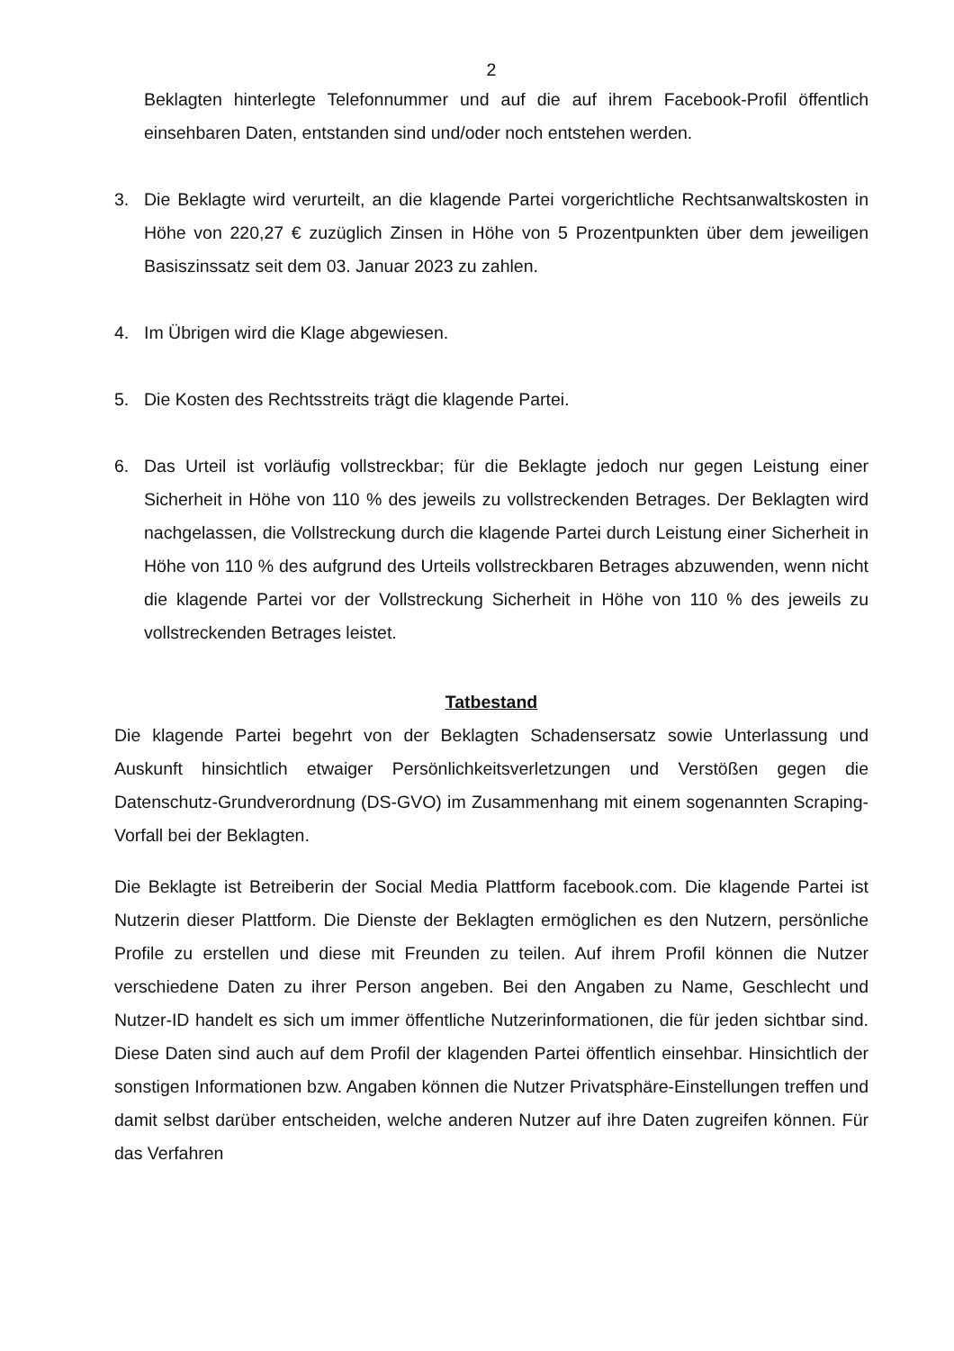2
Beklagten hinterlegte Telefonnummer und auf die auf ihrem Facebook-Profil öffentlich einsehbaren Daten, entstanden sind und/oder noch entstehen werden.
3. Die Beklagte wird verurteilt, an die klagende Partei vorgerichtliche Rechtsanwaltskosten in Höhe von 220,27 € zuzüglich Zinsen in Höhe von 5 Prozentpunkten über dem jeweiligen Basiszinssatz seit dem 03. Januar 2023 zu zahlen.
4. Im Übrigen wird die Klage abgewiesen.
5. Die Kosten des Rechtsstreits trägt die klagende Partei.
6. Das Urteil ist vorläufig vollstreckbar; für die Beklagte jedoch nur gegen Leistung einer Sicherheit in Höhe von 110 % des jeweils zu vollstreckenden Betrages. Der Beklagten wird nachgelassen, die Vollstreckung durch die klagende Partei durch Leistung einer Sicherheit in Höhe von 110 % des aufgrund des Urteils vollstreckbaren Betrages abzuwenden, wenn nicht die klagende Partei vor der Vollstreckung Sicherheit in Höhe von 110 % des jeweils zu vollstreckenden Betrages leistet.
Tatbestand
Die klagende Partei begehrt von der Beklagten Schadensersatz sowie Unterlassung und Auskunft hinsichtlich etwaiger Persönlichkeitsverletzungen und Verstößen gegen die Datenschutz-Grundverordnung (DS-GVO) im Zusammenhang mit einem sogenannten Scraping-Vorfall bei der Beklagten.
Die Beklagte ist Betreiberin der Social Media Plattform facebook.com. Die klagende Partei ist Nutzerin dieser Plattform. Die Dienste der Beklagten ermöglichen es den Nutzern, persönliche Profile zu erstellen und diese mit Freunden zu teilen. Auf ihrem Profil können die Nutzer verschiedene Daten zu ihrer Person angeben. Bei den Angaben zu Name, Geschlecht und Nutzer-ID handelt es sich um immer öffentliche Nutzerinformationen, die für jeden sichtbar sind. Diese Daten sind auch auf dem Profil der klagenden Partei öffentlich einsehbar. Hinsichtlich der sonstigen Informationen bzw. Angaben können die Nutzer Privatsphäre-Einstellungen treffen und damit selbst darüber entscheiden, welche anderen Nutzer auf ihre Daten zugreifen können. Für das Verfahren